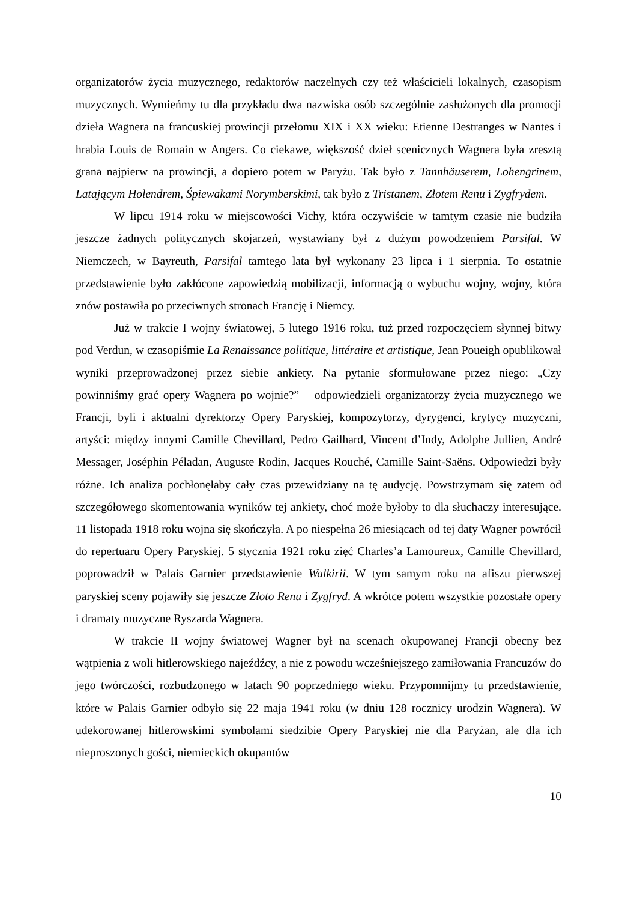organizatorów życia muzycznego, redaktorów naczelnych czy też właścicieli lokalnych, czasopism muzycznych. Wymieńmy tu dla przykładu dwa nazwiska osób szczególnie zasłużonych dla promocji dzieła Wagnera na francuskiej prowincji przełomu XIX i XX wieku: Etienne Destranges w Nantes i hrabia Louis de Romain w Angers. Co ciekawe, większość dzieł scenicznych Wagnera była zresztą grana najpierw na prowincji, a dopiero potem w Paryżu. Tak było z Tannhäuserem, Lohengrinem, Latającym Holendrem, Śpiewakami Norymberskimi, tak było z Tristanem, Złotem Renu i Zygfrydem.
W lipcu 1914 roku w miejscowości Vichy, która oczywiście w tamtym czasie nie budziła jeszcze żadnych politycznych skojarzeń, wystawiany był z dużym powodzeniem Parsifal. W Niemczech, w Bayreuth, Parsifal tamtego lata był wykonany 23 lipca i 1 sierpnia. To ostatnie przedstawienie było zakłócone zapowiedzią mobilizacji, informacją o wybuchu wojny, wojny, która znów postawiła po przeciwnych stronach Francję i Niemcy.
Już w trakcie I wojny światowej, 5 lutego 1916 roku, tuż przed rozpoczęciem słynnej bitwy pod Verdun, w czasopiśmie La Renaissance politique, littéraire et artistique, Jean Poueigh opublikował wyniki przeprowadzonej przez siebie ankiety. Na pytanie sformułowane przez niego: „Czy powinniśmy grać opery Wagnera po wojnie?” – odpowiedzieli organizatorzy życia muzycznego we Francji, byli i aktualni dyrektorzy Opery Paryskiej, kompozytorzy, dyrygenci, krytycy muzyczni, artyści: między innymi Camille Chevillard, Pedro Gailhard, Vincent d’Indy, Adolphe Jullien, André Messager, Joséphin Péladan, Auguste Rodin, Jacques Rouché, Camille Saint-Saëns. Odpowiedzi były różne. Ich analiza pochłonęłaby cały czas przewidziany na tę audycję. Powstrzymam się zatem od szczegółowego skomentowania wyników tej ankiety, choć może byłoby to dla słuchaczy interesujące. 11 listopada 1918 roku wojna się skończyła. A po niespełna 26 miesiącach od tej daty Wagner powrócił do repertuaru Opery Paryskiej. 5 stycznia 1921 roku zięć Charles’a Lamoureux, Camille Chevillard, poprowadził w Palais Garnier przedstawienie Walkirii. W tym samym roku na afiszu pierwszej paryskiej sceny pojawiły się jeszcze Złoto Renu i Zygfryd. A wkrótce potem wszystkie pozostałe opery i dramaty muzyczne Ryszarda Wagnera.
W trakcie II wojny światowej Wagner był na scenach okupowanej Francji obecny bez wątpienia z woli hitlerowskiego najeźdźcy, a nie z powodu wcześniejszego zamiłowania Francuzów do jego twórczości, rozbudzonego w latach 90 poprzedniego wieku. Przypomnijmy tu przedstawienie, które w Palais Garnier odbyło się 22 maja 1941 roku (w dniu 128 rocznicy urodzin Wagnera). W udekorowanej hitlerowskimi symbolami siedzibie Opery Paryskiej nie dla Paryżan, ale dla ich nieproszonych gości, niemieckich okupantów
10